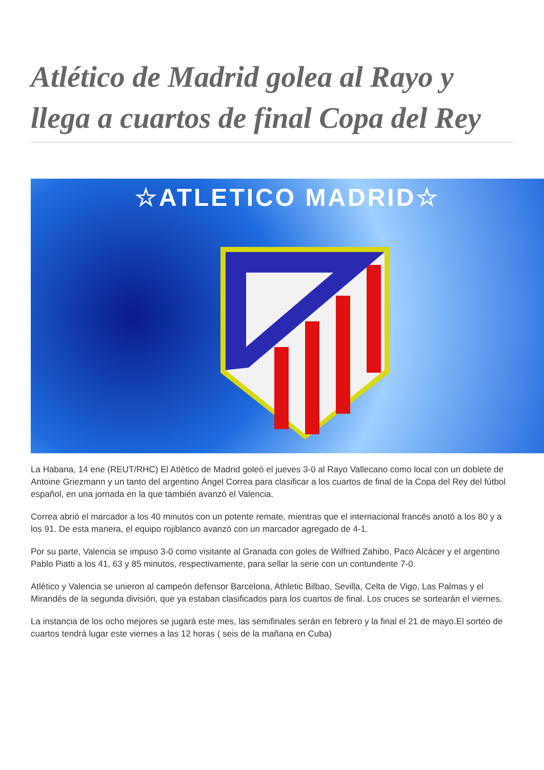Atlético de Madrid golea al Rayo y llega a cuartos de final Copa del Rey
☆ATLETICO MADRID☆
La Habana, 14 ene (REUT/RHC) El Atlético de Madrid goleó el jueves 3-0 al Rayo Vallecano como local con un doblete de Antoine Griezmann y un tanto del argentino Ángel Correa para clasificar a los cuartos de final de la Copa del Rey del fútbol español, en una jornada en la que también avanzó el Valencia.
Correa abrió el marcador a los 40 minutos con un potente remate, mientras que el internacional francés anotó a los 80 y a los 91. De esta manera, el equipo rojiblanco avanzó con un marcador agregado de 4-1.
Por su parte, Valencia se impuso 3-0 como visitante al Granada con goles de Wilfried Zahibo, Paco Alcácer y el argentino Pablo Piatti a los 41, 63 y 85 minutos, respectivamente, para sellar la serie con un contundente 7-0.
Atlético y Valencia se unieron al campeón defensor Barcelona, Athletic Bilbao, Sevilla, Celta de Vigo, Las Palmas y el Mirandés de la segunda división, que ya estaban clasificados para los cuartos de final. Los cruces se sortearán el viernes.
La instancia de los ocho mejores se jugará este mes, las semifinales serán en febrero y la final el 21 de mayo.El sorteo de cuartos tendrá lugar este viernes a las 12 horas ( seis de la mañana en Cuba)